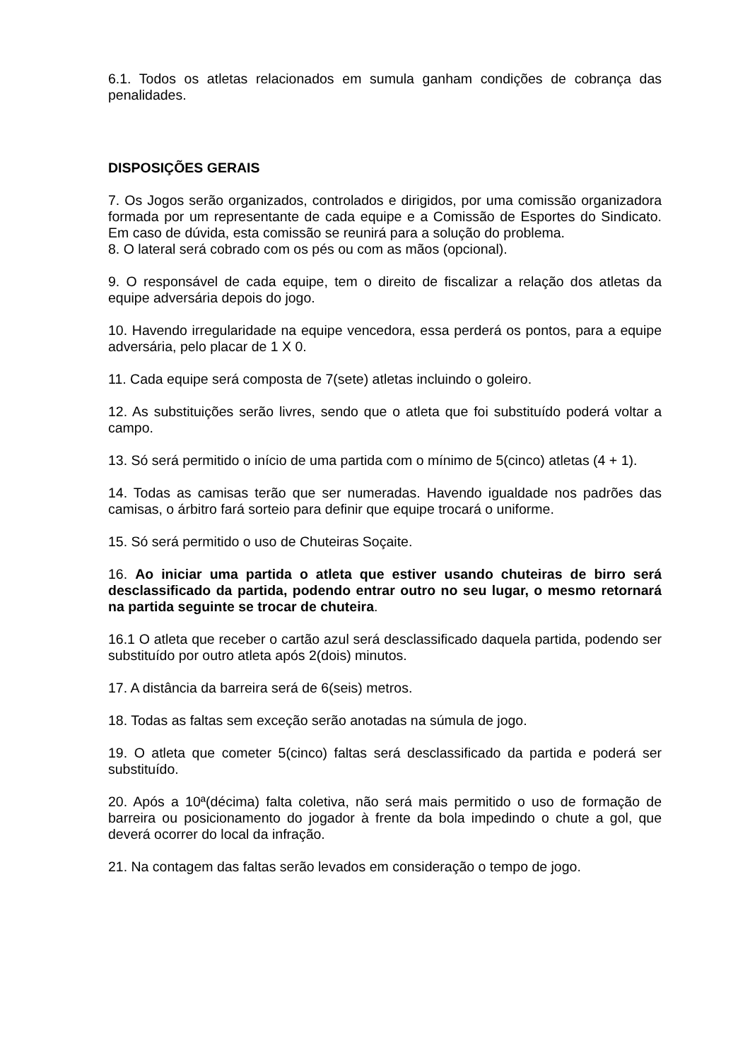6.1. Todos os atletas relacionados em sumula ganham condições de cobrança das penalidades.
DISPOSIÇÕES GERAIS
7. Os Jogos serão organizados, controlados e dirigidos, por uma comissão organizadora formada por um representante de cada equipe e a Comissão de Esportes do Sindicato. Em caso de dúvida, esta comissão se reunirá para a solução do problema.
8. O lateral será cobrado com os pés ou com as mãos (opcional).
9. O responsável de cada equipe, tem o direito de fiscalizar a relação dos atletas da equipe adversária depois do jogo.
10. Havendo irregularidade na equipe vencedora, essa perderá os pontos, para a equipe adversária, pelo placar de 1 X 0.
11. Cada equipe será composta de 7(sete) atletas incluindo o goleiro.
12. As substituições serão livres, sendo que o atleta que foi substituído poderá voltar a campo.
13. Só será permitido o início de uma partida com o mínimo de 5(cinco) atletas (4 + 1).
14. Todas as camisas terão que ser numeradas. Havendo igualdade nos padrões das camisas, o árbitro fará sorteio para definir que equipe trocará o uniforme.
15. Só será permitido o uso de Chuteiras Soçaite.
16. Ao iniciar uma partida o atleta que estiver usando chuteiras de birro será desclassificado da partida, podendo entrar outro no seu lugar, o mesmo retornará na partida seguinte se trocar de chuteira.
16.1 O atleta que receber o cartão azul será desclassificado daquela partida, podendo ser substituído por outro atleta após 2(dois) minutos.
17. A distância da barreira será de 6(seis) metros.
18. Todas as faltas sem exceção serão anotadas na súmula de jogo.
19. O atleta que cometer 5(cinco) faltas será desclassificado da partida e poderá ser substituído.
20. Após a 10ª(décima) falta coletiva, não será mais permitido o uso de formação de barreira ou posicionamento do jogador à frente da bola impedindo o chute a gol, que deverá ocorrer do local da infração.
21. Na contagem das faltas serão levados em consideração o tempo de jogo.